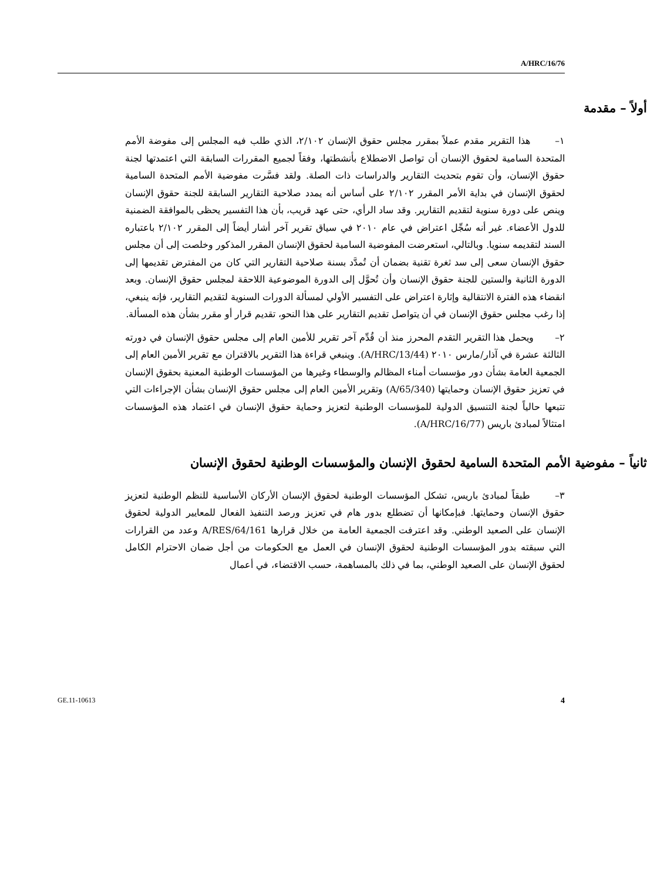A/HRC/16/76
أولاً – مقدمة
١– هذا التقرير مقدم عملاً بمقرر مجلس حقوق الإنسان ٢/١٠٢، الذي طلب فيه المجلس إلى مفوضة الأمم المتحدة السامية لحقوق الإنسان أن تواصل الاضطلاع بأنشطتها، وفقاً لجميع المقررات السابقة التي اعتمدتها لجنة حقوق الإنسان، وأن تقوم بتحديث التقارير والدراسات ذات الصلة. ولقد فسَّرت مفوضية الأمم المتحدة السامية لحقوق الإنسان في بداية الأمر المقرر ٢/١٠٢ على أساس أنه يمدد صلاحية التقارير السابقة للجنة حقوق الإنسان وينص على دورة سنوية لتقديم التقارير. وقد ساد الرأي، حتى عهد قريب، بأن هذا التفسير يحظى بالموافقة الضمنية للدول الأعضاء. غير أنه سُجِّل اعتراض في عام ٢٠١٠ في سياق تقرير آخر أشار أيضاً إلى المقرر ٢/١٠٢ باعتباره السند لتقديمه سنويا. وبالتالي، استعرضت المفوضية السامية لحقوق الإنسان المقرر المذكور وخلصت إلى أن مجلس حقوق الإنسان سعى إلى سد ثغرة تقنية بضمان أن تُمدَّد بسنة صلاحية التقارير التي كان من المفترض تقديمها إلى الدورة الثانية والستين للجنة حقوق الإنسان وأن تُحوَّل إلى الدورة الموضوعية اللاحقة لمجلس حقوق الإنسان. وبعد انقضاء هذه الفترة الانتقالية وإثارة اعتراض على التفسير الأولي لمسألة الدورات السنوية لتقديم التقارير، فإنه ينبغي، إذا رغب مجلس حقوق الإنسان في أن يتواصل تقديم التقارير على هذا النحو، تقديم قرار أو مقرر بشأن هذه المسألة.
٢– ويحمل هذا التقرير التقدم المحرز منذ أن قُدِّم آخر تقرير للأمين العام إلى مجلس حقوق الإنسان في دورته الثالثة عشرة في آذار/مارس ٢٠١٠ (A/HRC/13/44). وينبغي قراءة هذا التقرير بالاقتران مع تقرير الأمين العام إلى الجمعية العامة بشأن دور مؤسسات أمناء المظالم والوسطاء وغيرها من المؤسسات الوطنية المعنية بحقوق الإنسان في تعزيز حقوق الإنسان وحمايتها (A/65/340) وتقرير الأمين العام إلى مجلس حقوق الإنسان بشأن الإجراءات التي تتبعها حالياً لجنة التنسيق الدولية للمؤسسات الوطنية لتعزيز وحماية حقوق الإنسان في اعتماد هذه المؤسسات امتثالاً لمبادئ باريس (A/HRC/16/77).
ثانياً – مفوضية الأمم المتحدة السامية لحقوق الإنسان والمؤسسات الوطنية لحقوق الإنسان
٣– طبقاً لمبادئ باريس، تشكل المؤسسات الوطنية لحقوق الإنسان الأركان الأساسية للنظم الوطنية لتعزيز حقوق الإنسان وحمايتها. فبإمكانها أن تضطلع بدور هام في تعزيز ورصد التنفيذ الفعال للمعايير الدولية لحقوق الإنسان على الصعيد الوطني. وقد اعترفت الجمعية العامة من خلال قرارها A/RES/64/161 وعدد من القرارات التي سبقته بدور المؤسسات الوطنية لحقوق الإنسان في العمل مع الحكومات من أجل ضمان الاحترام الكامل لحقوق الإنسان على الصعيد الوطني، بما في ذلك بالمساهمة، حسب الاقتضاء، في أعمال
GE.11-10613 4